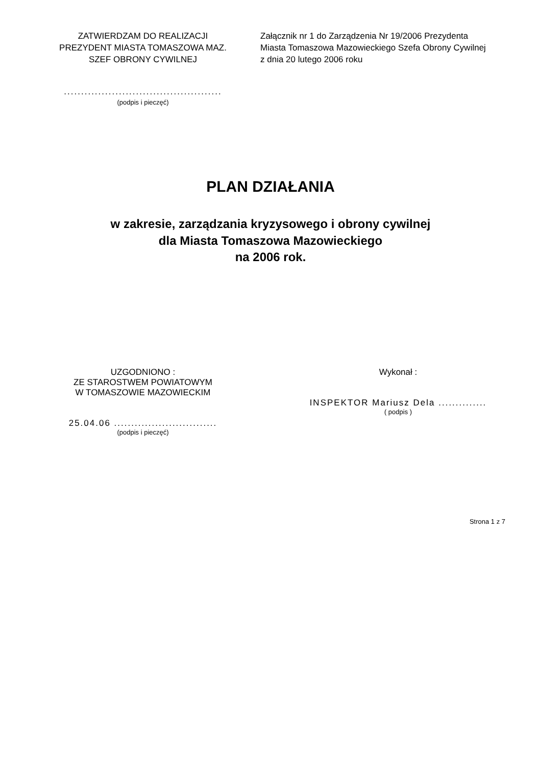ZATWIERDZAM DO REALIZACJI
PREZYDENT MIASTA TOMASZOWA MAZ.
SZEF OBRONY CYWILNEJ
..............................................
(podpis i pieczęć)
Załącznik nr 1 do Zarządzenia Nr 19/2006 Prezydenta
Miasta Tomaszowa Mazowieckiego Szefa Obrony Cywilnej
z dnia 20 lutego 2006 roku
PLAN DZIAŁANIA
w zakresie, zarządzania kryzysowego i obrony cywilnej
dla Miasta Tomaszowa Mazowieckiego
na 2006 rok.
UZGODNIONO :
ZE STAROSTWEM POWIATOWYM
W TOMASZOWIE MAZOWIECKIM
25.04.06 ..............................
(podpis i pieczęć)
Wykonał :
INSPEKTOR Mariusz Dela ..............
( podpis )
Strona 1 z 7